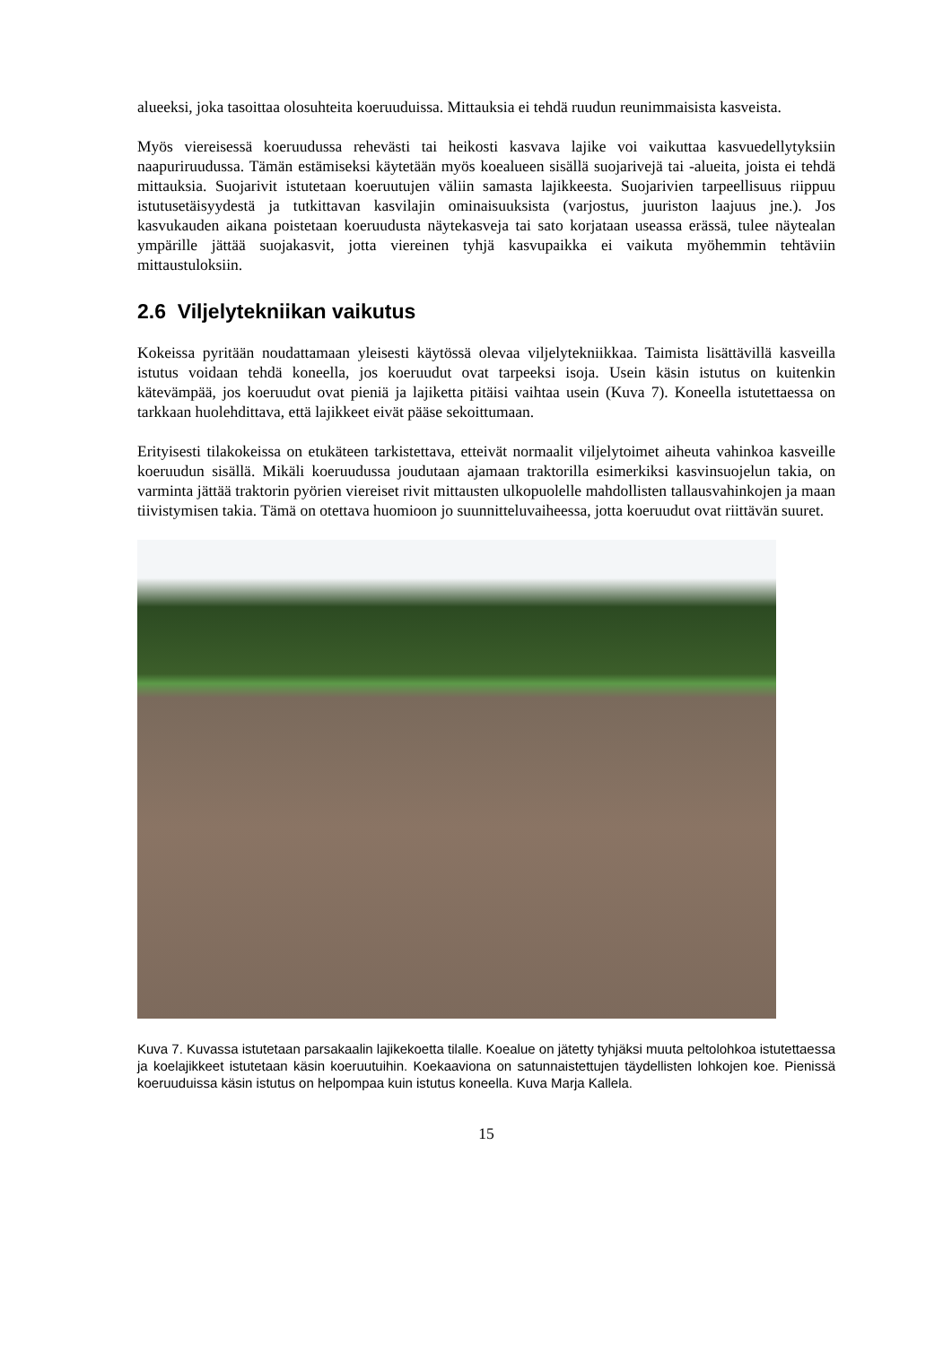alueeksi, joka tasoittaa olosuhteita koeruuduissa. Mittauksia ei tehdä ruudun reunimmaisista kasveista.
Myös viereisessä koeruudussa rehevästi tai heikosti kasvava lajike voi vaikuttaa kasvuedellytyksiin naapuriruudussa. Tämän estämiseksi käytetään myös koealueen sisällä suojarivejä tai -alueita, joista ei tehdä mittauksia. Suojarivit istutetaan koeruutujen väliin samasta lajikkeesta. Suojarivien tarpeellisuus riippuu istutusetäisyydestä ja tutkittavan kasvilajin ominaisuuksista (varjostus, juuriston laajuus jne.). Jos kasvukauden aikana poistetaan koeruudusta näytekasveja tai sato korjataan useassa erässä, tulee näytealan ympärille jättää suojakasvit, jotta viereinen tyhjä kasvupaikka ei vaikuta myöhemmin tehtäviin mittaustuloksiin.
2.6 Viljelytekniikan vaikutus
Kokeissa pyritään noudattamaan yleisesti käytössä olevaa viljelytekniikkaa. Taimista lisättävillä kasveilla istutus voidaan tehdä koneella, jos koeruudut ovat tarpeeksi isoja. Usein käsin istutus on kuitenkin kätevämpää, jos koeruudut ovat pieniä ja lajiketta pitäisi vaihtaa usein (Kuva 7). Koneella istutettaessa on tarkkaan huolehdittava, että lajikkeet eivät pääse sekoittumaan.
Erityisesti tilakokeissa on etukäteen tarkistettava, etteivät normaalit viljelytoimet aiheuta vahinkoa kasveille koeruudun sisällä. Mikäli koeruudussa joudutaan ajamaan traktorilla esimerkiksi kasvinsuojelun takia, on varminta jättää traktorin pyörien viereiset rivit mittausten ulkopuolelle mahdollisten tallausvahinkojen ja maan tiivistymisen takia. Tämä on otettava huomioon jo suunnitteluvaiheessa, jotta koeruudut ovat riittävän suuret.
Kuva 7. Kuvassa istutetaan parsakaalin lajikekoetta tilalle. Koealue on jätetty tyhjäksi muuta peltolohkoa istutettaessa ja koelajikkeet istutetaan käsin koeruutuihin. Koekaaviona on satunnaistettujen täydellisten lohkojen koe. Pienissä koeruuduissa käsin istutus on helpompaa kuin istutus koneella. Kuva Marja Kallela.
15